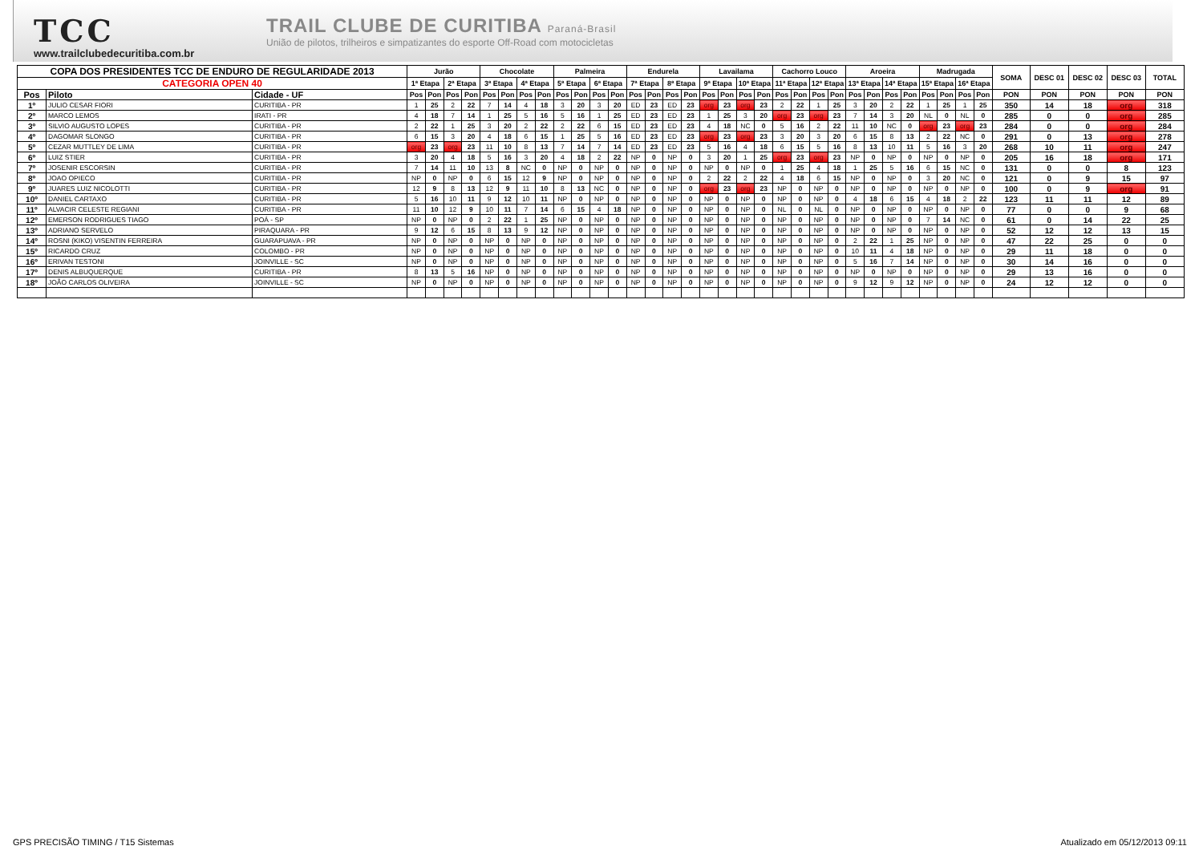TCC
www.trailclubedecuritiba.com.br
TRAIL CLUBE DE CURITIBA Paraná-Brasil
União de pilotos, trilheiros e simpatizantes do esporte Off-Road com motocicletas
| COPA DOS PRESIDENTES TCC DE ENDURO DE REGULARIDADE 2013 | | | Jurão | | | | Chocolate | | | | Palmeira | | | | Endurela | | | | Lavailama | | | | Cachorro Louco | | | | Aroeira | | | | Madrugada | | | | SOMA | DESC 01 | DESC 02 | DESC 03 | TOTAL |
| --- | --- | --- | --- | --- | --- | --- | --- | --- | --- | --- | --- | --- | --- | --- | --- | --- | --- | --- | --- | --- | --- | --- | --- | --- | --- | --- | --- | --- | --- | --- | --- | --- | --- | --- | --- | --- | --- | --- | --- |
| CATEGORIA OPEN 40 | | | 1ª Etapa | | 2ª Etapa | | 3ª Etapa | | 4ª Etapa | | 5ª Etapa | | 6ª Etapa | | 7ª Etapa | | 8ª Etapa | | 9ª Etapa | | 10ª Etapa | | 11ª Etapa | | 12ª Etapa | | 13ª Etapa | | 14ª Etapa | | 15ª Etapa | | 16ª Etapa | | | | | | |
| Pos | Piloto | Cidade - UF | Pos | Pon | Pos | Pon | Pos | Pon | Pos | Pon | Pos | Pon | Pos | Pon | Pos | Pon | Pos | Pon | Pos | Pon | Pos | Pon | Pos | Pon | Pos | Pon | Pos | Pon | Pos | Pon | Pos | Pon | Pos | Pon | PON | PON | PON | PON | PON |
| 1º | JULIO CESAR FIORI | CURITIBA - PR | 1 | 25 | 2 | 22 | 7 | 14 | 4 | 18 | 3 | 20 | 3 | 20 | ED | 23 | ED | 23 | org | 23 | org | 23 | 2 | 22 | 1 | 25 | 3 | 20 | 2 | 22 | 1 | 25 | 1 | 25 | 350 | 14 | 18 | org | 318 |
| 2º | MARCO LEMOS | IRATI - PR | 4 | 18 | 7 | 14 | 1 | 25 | 5 | 16 | 5 | 16 | 1 | 25 | ED | 23 | ED | 23 | 1 | 25 | 3 | 20 | org | 23 | org | 23 | 7 | 14 | 3 | 20 | NL | 0 | NL | 0 | 285 | 0 | 0 | org | 285 |
| 3º | SILVIO AUGUSTO LOPES | CURITIBA - PR | 2 | 22 | 1 | 25 | 3 | 20 | 2 | 22 | 2 | 22 | 6 | 15 | ED | 23 | ED | 23 | 4 | 18 | NC | 0 | 5 | 16 | 2 | 22 | 11 | 10 | NC | 0 | org | 23 | org | 23 | 284 | 0 | 0 | org | 284 |
| 4º | DAGOMAR SLONGO | CURITIBA - PR | 6 | 15 | 3 | 20 | 4 | 18 | 6 | 15 | 1 | 25 | 5 | 16 | ED | 23 | ED | 23 | org | 23 | org | 23 | 3 | 20 | 3 | 20 | 6 | 15 | 8 | 13 | 2 | 22 | NC | 0 | 291 | 0 | 13 | org | 278 |
| 5º | CEZAR MUTTLEY DE LIMA | CURITIBA - PR | org | 23 | org | 23 | 11 | 10 | 8 | 13 | 7 | 14 | 7 | 14 | ED | 23 | ED | 23 | 5 | 16 | 4 | 18 | 6 | 15 | 5 | 16 | 8 | 13 | 10 | 11 | 5 | 16 | 3 | 20 | 268 | 10 | 11 | org | 247 |
| 6º | LUIZ STIER | CURITIBA - PR | 3 | 20 | 4 | 18 | 5 | 16 | 3 | 20 | 4 | 18 | 2 | 22 | NP | 0 | NP | 0 | 3 | 20 | 1 | 25 | org | 23 | org | 23 | NP | 0 | NP | 0 | NP | 0 | NP | 0 | 205 | 16 | 18 | org | 171 |
| 7º | JOSENIR ESCORSIN | CURITIBA - PR | 7 | 14 | 11 | 10 | 13 | 8 | NC | 0 | NP | 0 | NP | 0 | NP | 0 | NP | 0 | NP | 0 | NP | 0 | 1 | 25 | 4 | 18 | 1 | 25 | 5 | 16 | 6 | 15 | NC | 0 | 131 | 0 | 0 | 8 | 123 |
| 8º | JOAO OPIECO | CURITIBA - PR | NP | 0 | NP | 0 | 6 | 15 | 12 | 9 | NP | 0 | NP | 0 | NP | 0 | NP | 0 | 2 | 22 | 2 | 22 | 4 | 18 | 6 | 15 | NP | 0 | NP | 0 | 3 | 20 | NC | 0 | 121 | 0 | 9 | 15 | 97 |
| 9º | JUARES LUIZ NICOLOTTI | CURITIBA - PR | 12 | 9 | 8 | 13 | 12 | 9 | 11 | 10 | 8 | 13 | NC | 0 | NP | 0 | NP | 0 | org | 23 | org | 23 | NP | 0 | NP | 0 | NP | 0 | NP | 0 | NP | 0 | NP | 0 | 100 | 0 | 9 | org | 91 |
| 10º | DANIEL CARTAXO | CURITIBA - PR | 5 | 16 | 10 | 11 | 9 | 12 | 10 | 11 | NP | 0 | NP | 0 | NP | 0 | NP | 0 | NP | 0 | NP | 0 | NP | 0 | NP | 0 | 4 | 18 | 6 | 15 | 4 | 18 | 2 | 22 | 123 | 11 | 11 | 12 | 89 |
| 11º | ALVACIR CELESTE REGIANI | CURITIBA - PR | 11 | 10 | 12 | 9 | 10 | 11 | 7 | 14 | 6 | 15 | 4 | 18 | NP | 0 | NP | 0 | NP | 0 | NP | 0 | NL | 0 | NL | 0 | NP | 0 | NP | 0 | NP | 0 | NP | 0 | 77 | 0 | 0 | 9 | 68 |
| 12º | EMERSON RODRIGUES TIAGO | POÁ - SP | NP | 0 | NP | 0 | 2 | 22 | 1 | 25 | NP | 0 | NP | 0 | NP | 0 | NP | 0 | NP | 0 | NP | 0 | NP | 0 | NP | 0 | NP | 0 | NP | 0 | 7 | 14 | NC | 0 | 61 | 0 | 14 | 22 | 25 |
| 13º | ADRIANO SERVELO | PIRAQUARA - PR | 9 | 12 | 6 | 15 | 8 | 13 | 9 | 12 | NP | 0 | NP | 0 | NP | 0 | NP | 0 | NP | 0 | NP | 0 | NP | 0 | NP | 0 | NP | 0 | NP | 0 | NP | 0 | NP | 0 | 52 | 12 | 12 | 13 | 15 |
| 14º | ROSNI (KIKO) VISENTIN FERREIRA | GUARAPUAVA - PR | NP | 0 | NP | 0 | NP | 0 | NP | 0 | NP | 0 | NP | 0 | NP | 0 | NP | 0 | NP | 0 | NP | 0 | NP | 0 | NP | 0 | 2 | 22 | 1 | 25 | NP | 0 | NP | 0 | 47 | 22 | 25 | 0 | 0 |
| 15º | RICARDO CRUZ | COLOMBO - PR | NP | 0 | NP | 0 | NP | 0 | NP | 0 | NP | 0 | NP | 0 | NP | 0 | NP | 0 | NP | 0 | NP | 0 | NP | 0 | NP | 0 | 10 | 11 | 4 | 18 | NP | 0 | NP | 0 | 29 | 11 | 18 | 0 | 0 |
| 16º | ERIVAN TESTONI | JOINVILLE - SC | NP | 0 | NP | 0 | NP | 0 | NP | 0 | NP | 0 | NP | 0 | NP | 0 | NP | 0 | NP | 0 | NP | 0 | NP | 0 | NP | 0 | 5 | 16 | 7 | 14 | NP | 0 | NP | 0 | 30 | 14 | 16 | 0 | 0 |
| 17º | DENIS ALBUQUERQUE | CURITIBA - PR | 8 | 13 | 5 | 16 | NP | 0 | NP | 0 | NP | 0 | NP | 0 | NP | 0 | NP | 0 | NP | 0 | NP | 0 | NP | 0 | NP | 0 | NP | 0 | NP | 0 | NP | 0 | NP | 0 | 29 | 13 | 16 | 0 | 0 |
| 18º | JOÃO CARLOS OLIVEIRA | JOINVILLE - SC | NP | 0 | NP | 0 | NP | 0 | NP | 0 | NP | 0 | NP | 0 | NP | 0 | NP | 0 | NP | 0 | NP | 0 | NP | 0 | NP | 0 | 9 | 12 | 9 | 12 | NP | 0 | NP | 0 | 24 | 12 | 12 | 0 | 0 |
GPS PRECISÃO TIMING / T15 Sistemas Atualizado em 05/12/2013 09:11